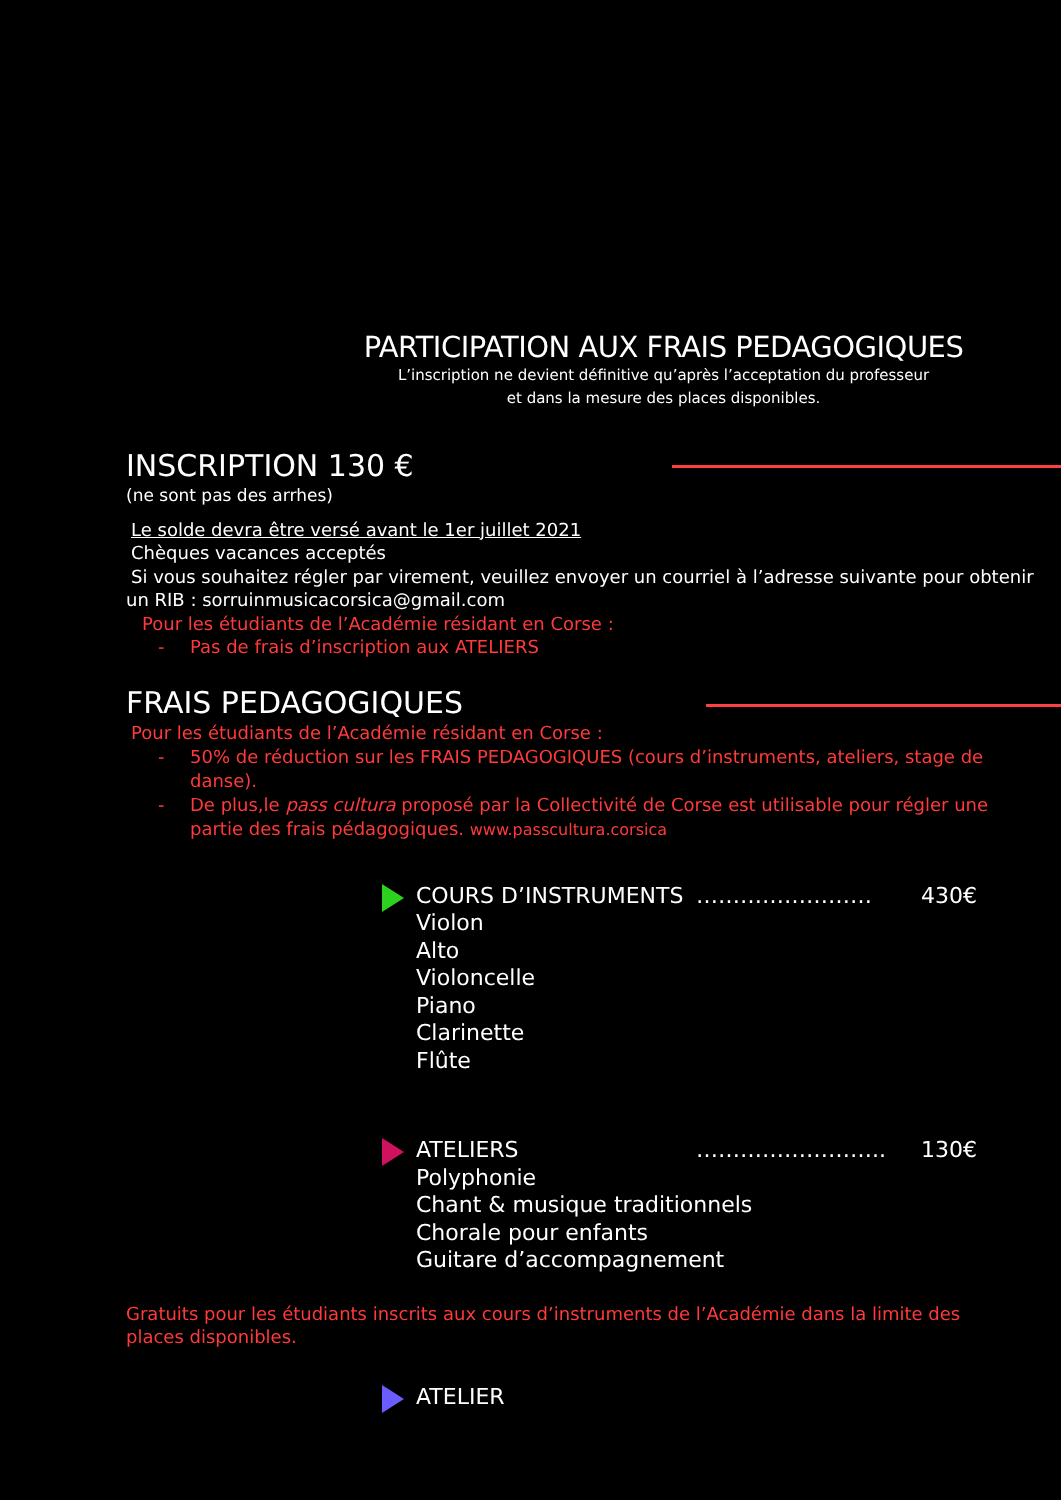PARTICIPATION AUX FRAIS PEDAGOGIQUES
L’inscription ne devient définitive qu’après l’acceptation du professeur
et dans la mesure des places disponibles.
INSCRIPTION 130 €
(ne sont pas des arrhes)
Le solde devra être versé avant le 1er juillet 2021
Chèques vacances acceptés
Si vous souhaitez régler par virement, veuillez envoyer un courriel à l’adresse suivante pour obtenir
un RIB : sorruinmusicacorsica@gmail.com
Pour les étudiants de l’Académie résidant en Corse :
- Pas de frais d’inscription aux ATELIERS
FRAIS PEDAGOGIQUES
Pour les étudiants de l’Académie résidant en Corse :
- 50% de réduction sur les FRAIS PEDAGOGIQUES (cours d’instruments, ateliers, stage de danse).
- De plus,le pass cultura proposé par la Collectivité de Corse est utilisable pour régler une partie des frais pédagogiques. www.passcultura.corsica
COURS D’INSTRUMENTS …………………… 430€
Violon
Alto
Violoncelle
Piano
Clarinette
Flûte
ATELIERS …………………….. 130€
Polyphonie
Chant & musique traditionnels
Chorale pour enfants
Guitare d’accompagnement
Gratuits pour les étudiants inscrits aux cours d’instruments de l’Académie dans la limite des places disponibles.
ATELIER